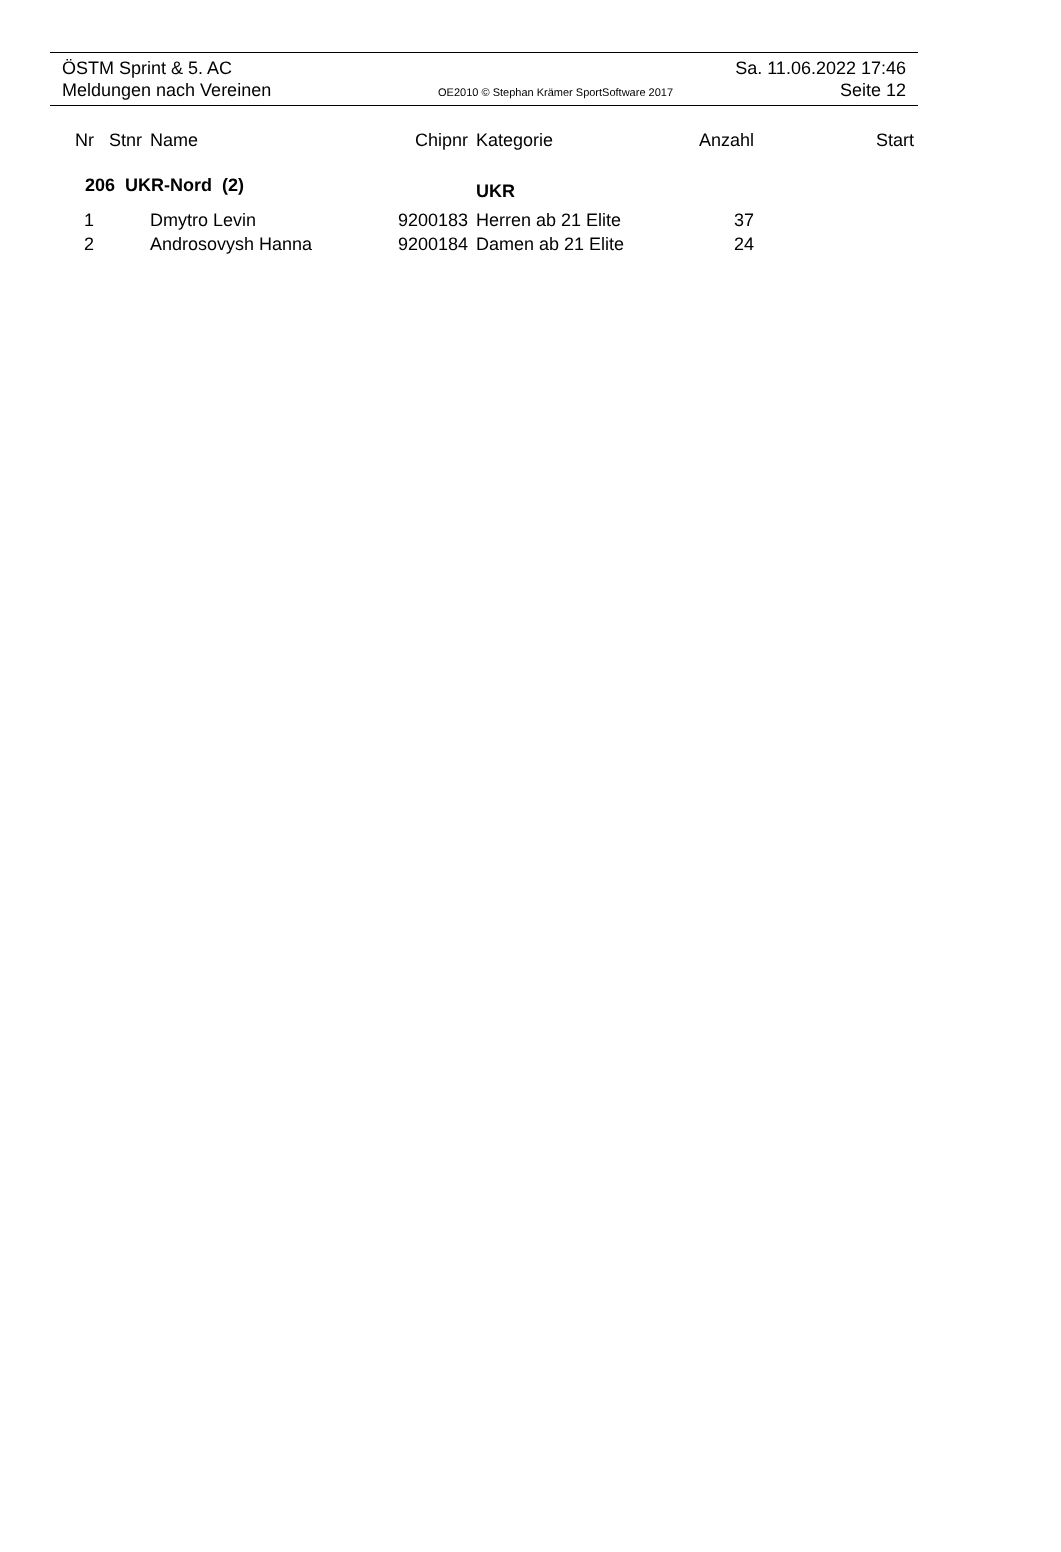ÖSTM Sprint & 5. AC Sa. 11.06.2022 17:46
Meldungen nach Vereinen OE2010 © Stephan Krämer SportSoftware 2017 Seite 12
| Nr | Stnr | Name | Chipnr | Kategorie | Anzahl | Start |
| --- | --- | --- | --- | --- | --- | --- |
| 206 UKR-Nord (2) | | | | UKR | | |
| 1 | | Dmytro Levin | 9200183 | Herren ab 21 Elite | 37 | |
| 2 | | Androsovysh Hanna | 9200184 | Damen ab 21 Elite | 24 | |